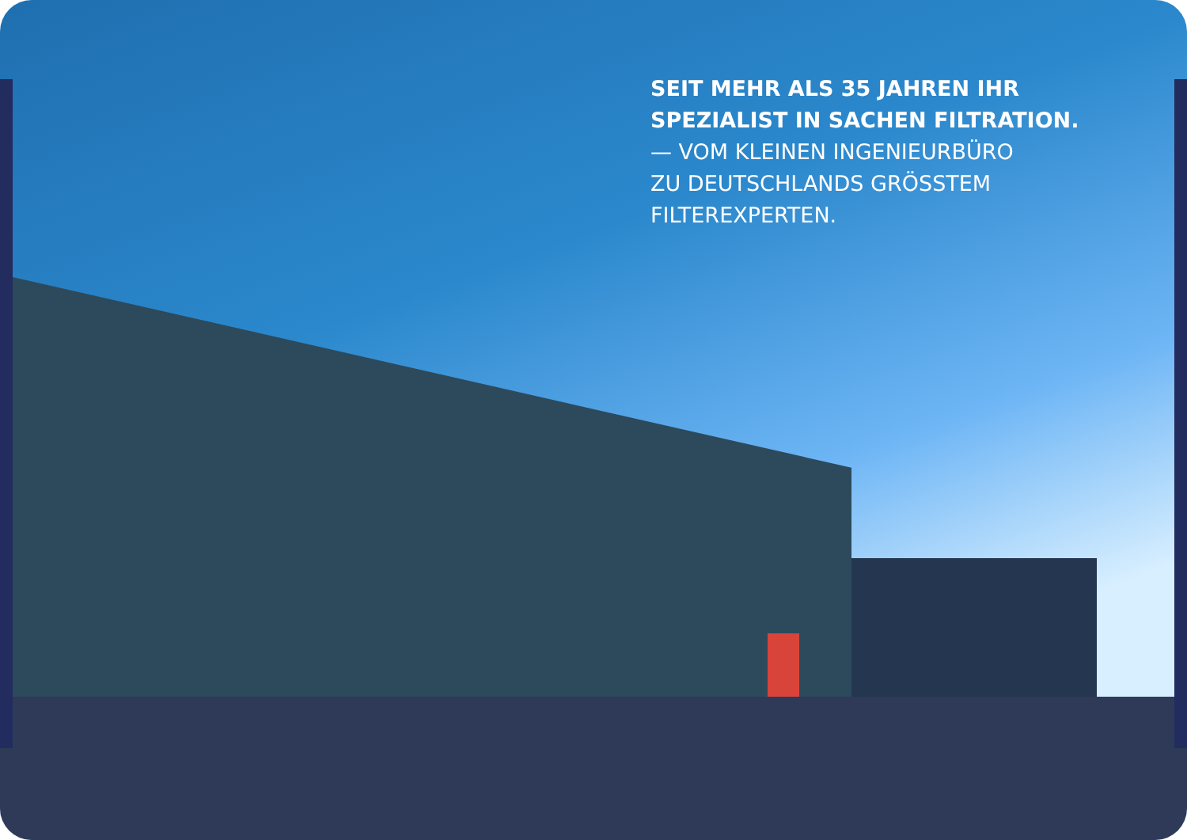SEIT MEHR ALS 35 JAHREN IHR
SPEZIALIST IN SACHEN FILTRATION.
— VOM KLEINEN INGENIEURBÜRO
ZU DEUTSCHLANDS GRÖSSTEM
FILTEREXPERTEN.